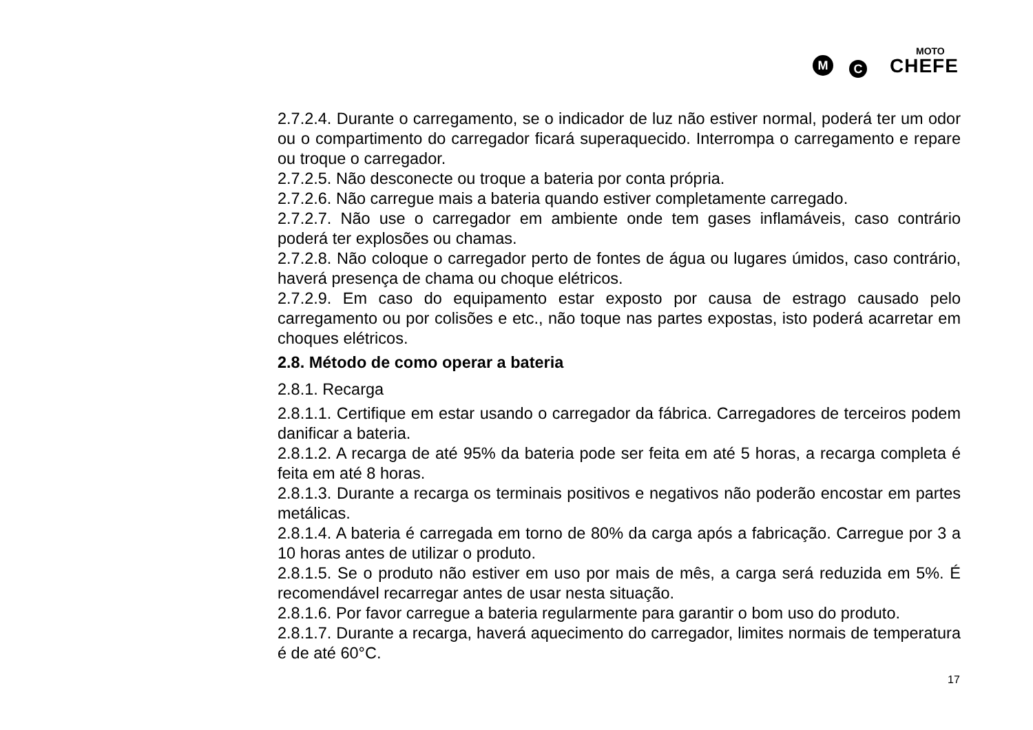MOTO
M C CHEFE
2.7.2.4. Durante o carregamento, se o indicador de luz não estiver normal, poderá ter um odor ou o compartimento do carregador ficará superaquecido. Interrompa o carregamento e repare ou troque o carregador.
2.7.2.5. Não desconecte ou troque a bateria por conta própria.
2.7.2.6. Não carregue mais a bateria quando estiver completamente carregado.
2.7.2.7. Não use o carregador em ambiente onde tem gases inflamáveis, caso contrário poderá ter explosões ou chamas.
2.7.2.8. Não coloque o carregador perto de fontes de água ou lugares úmidos, caso contrário, haverá presença de chama ou choque elétricos.
2.7.2.9. Em caso do equipamento estar exposto por causa de estrago causado pelo carregamento ou por colisões e etc., não toque nas partes expostas, isto poderá acarretar em choques elétricos.
2.8. Método de como operar a bateria
2.8.1. Recarga
2.8.1.1. Certifique em estar usando o carregador da fábrica. Carregadores de terceiros podem danificar a bateria.
2.8.1.2. A recarga de até 95% da bateria pode ser feita em até 5 horas, a recarga completa é feita em até 8 horas.
2.8.1.3. Durante a recarga os terminais positivos e negativos não poderão encostar em partes metálicas.
2.8.1.4. A bateria é carregada em torno de 80% da carga após a fabricação. Carregue por 3 a 10 horas antes de utilizar o produto.
2.8.1.5. Se o produto não estiver em uso por mais de mês, a carga será reduzida em 5%. É recomendável recarregar antes de usar nesta situação.
2.8.1.6. Por favor carregue a bateria regularmente para garantir o bom uso do produto.
2.8.1.7. Durante a recarga, haverá aquecimento do carregador, limites normais de temperatura é de até 60°C.
17